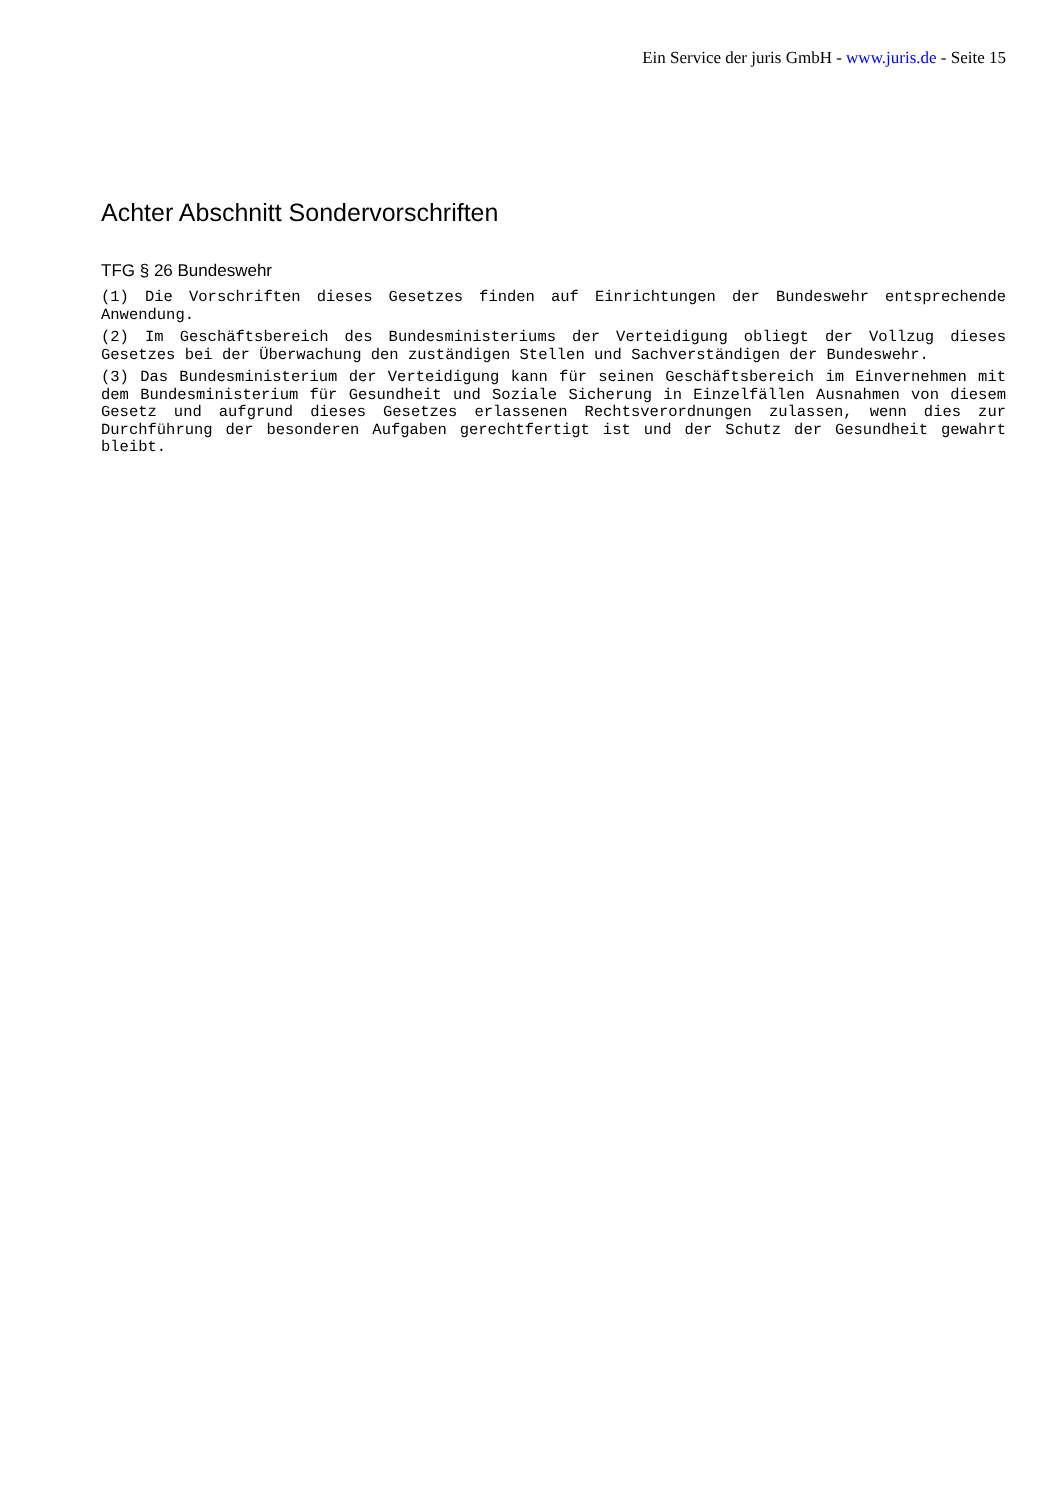Ein Service der juris GmbH - www.juris.de - Seite 15
Achter Abschnitt Sondervorschriften
TFG § 26 Bundeswehr
(1) Die Vorschriften dieses Gesetzes finden auf Einrichtungen der Bundeswehr entsprechende Anwendung.
(2) Im Geschäftsbereich des Bundesministeriums der Verteidigung obliegt der Vollzug dieses Gesetzes bei der Überwachung den zuständigen Stellen und Sachverständigen der Bundeswehr.
(3) Das Bundesministerium der Verteidigung kann für seinen Geschäftsbereich im Einvernehmen mit dem Bundesministerium für Gesundheit und Soziale Sicherung in Einzelfällen Ausnahmen von diesem Gesetz und aufgrund dieses Gesetzes erlassenen Rechtsverordnungen zulassen, wenn dies zur Durchführung der besonderen Aufgaben gerechtfertigt ist und der Schutz der Gesundheit gewahrt bleibt.